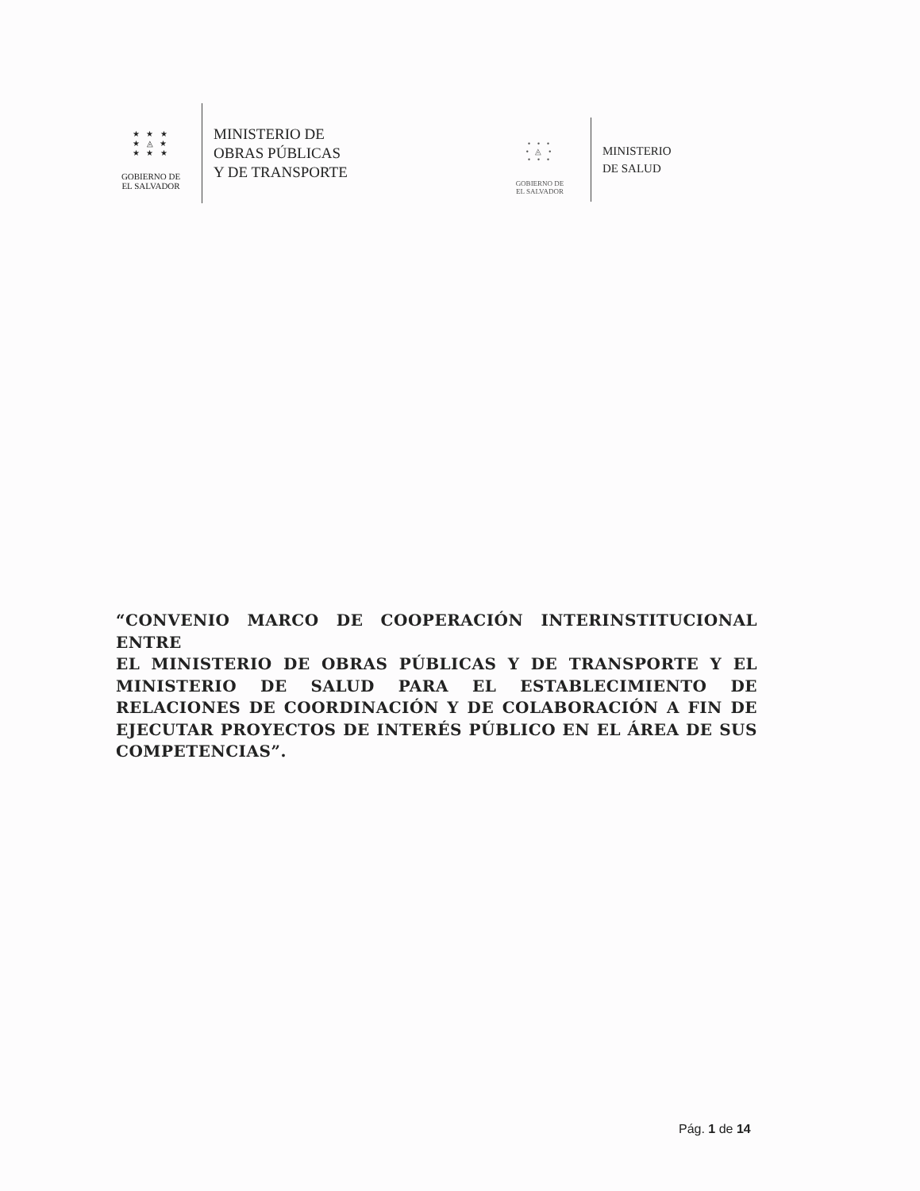★ ★ ★
★ ◬ ★
★ ★ ★
GOBIERNO DE
EL SALVADOR
MINISTERIO DE
OBRAS PÚBLICAS
Y DE TRANSPORTE
• • •
• ◬ •
• • •
GOBIERNO DE
EL SALVADOR
MINISTERIO
DE SALUD
“CONVENIO MARCO DE COOPERACIÓN INTERINSTITUCIONAL ENTRE
EL MINISTERIO DE OBRAS PÚBLICAS Y DE TRANSPORTE Y EL MINISTERIO DE SALUD PARA EL ESTABLECIMIENTO DE RELACIONES DE COORDINACIÓN Y DE COLABORACIÓN A FIN DE EJECUTAR PROYECTOS DE INTERÉS PÚBLICO EN EL ÁREA DE SUS COMPETENCIAS”.
Pág. 1 de 14